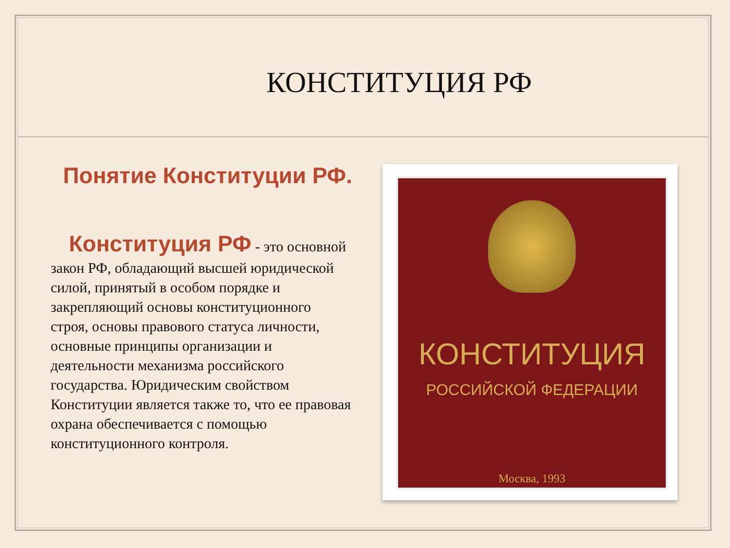КОНСТИТУЦИЯ РФ
Понятие Конституции РФ.
Конституция РФ - это основной закон РФ, обладающий высшей юридической силой, принятый в особом порядке и закрепляющий основы конституционного строя, основы правового статуса личности, основные принципы организации и деятельности механизма российского государства. Юридическим свойством Конституции является также то, что ее правовая охрана обеспечивается с помощью конституционного контроля.
КОНСТИТУЦИЯ
РОССИЙСКОЙ ФЕДЕРАЦИИ
Москва, 1993